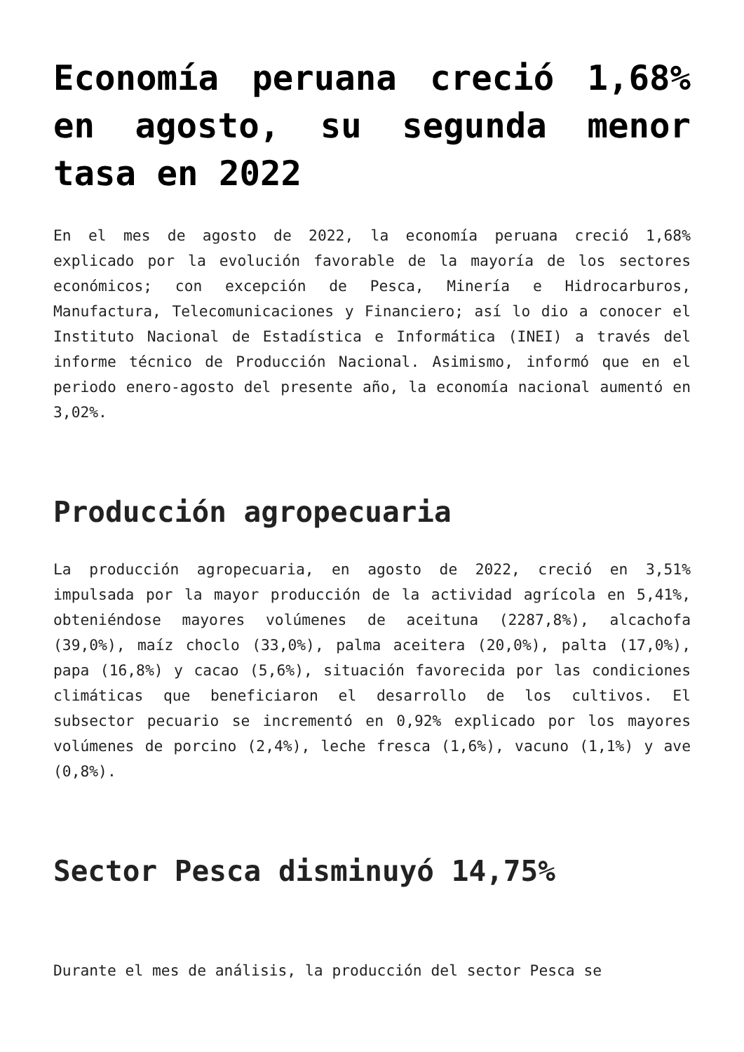Economía peruana creció 1,68% en agosto, su segunda menor tasa en 2022
En el mes de agosto de 2022, la economía peruana creció 1,68% explicado por la evolución favorable de la mayoría de los sectores económicos; con excepción de Pesca, Minería e Hidrocarburos, Manufactura, Telecomunicaciones y Financiero; así lo dio a conocer el Instituto Nacional de Estadística e Informática (INEI) a través del informe técnico de Producción Nacional. Asimismo, informó que en el periodo enero-agosto del presente año, la economía nacional aumentó en 3,02%.
Producción agropecuaria
La producción agropecuaria, en agosto de 2022, creció en 3,51% impulsada por la mayor producción de la actividad agrícola en 5,41%, obteniéndose mayores volúmenes de aceituna (2287,8%), alcachofa (39,0%), maíz choclo (33,0%), palma aceitera (20,0%), palta (17,0%), papa (16,8%) y cacao (5,6%), situación favorecida por las condiciones climáticas que beneficiaron el desarrollo de los cultivos. El subsector pecuario se incrementó en 0,92% explicado por los mayores volúmenes de porcino (2,4%), leche fresca (1,6%), vacuno (1,1%) y ave (0,8%).
Sector Pesca disminuyó 14,75%
Durante el mes de análisis, la producción del sector Pesca se